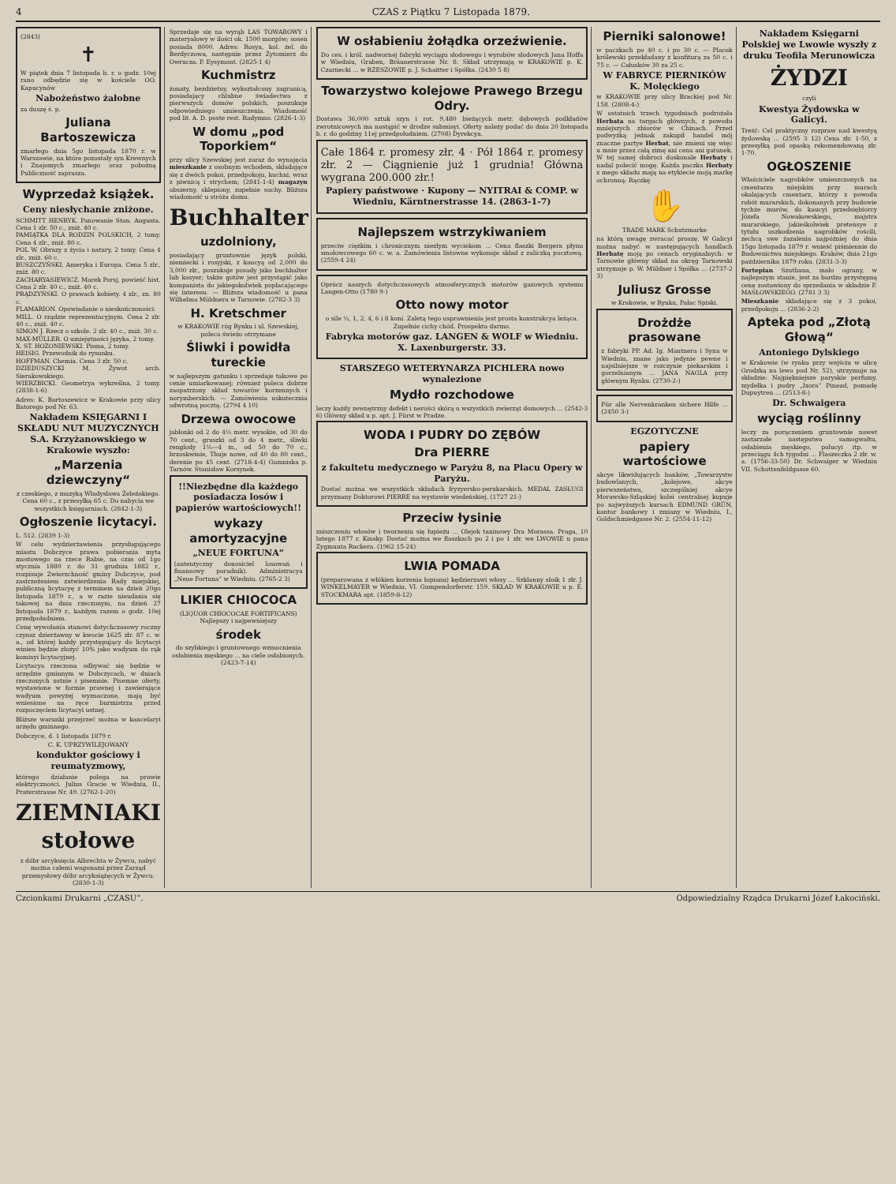4 CZAS z Piątku 7 Listopada 1879.
(2843)
✝
W piątek dnia 7 listopada b. r. o godz. 10ej rano odbędzie się w kościele OO. Kapucynów
Nabożeństwo żałobne
za duszę ś. p.
Juliana Bartoszewicza
zmarłego dnia 5go listopada 1870 r. w Warszawie, na które pozostały syn Krewnych i Znajomych zmarłego oraz pobożną Publiczność zaprasza.
Wyprzedaż książek.
Ceny niesłychanie zniżone.
SCHMITT HENRYK. Panowanie Stan. Augusta. Cena 1 zlr. 50 c., zniż. 40 c.
PAMIĄTKA DLA RODZIN POLSKICH, 2 tomy. Cena 4 zlr., zniż. 80 c.
POL W. Obrazy z życia i natury, 2 tomy. Cena 4 zlr., zniż. 60 c.
BUSZCZYŃSKI. Ameryka i Europa. Cena 5 zlr., zniż. 80 c.
ZACHARYASIEWICZ. Marek Porsj, powieść hist. Cena 2 zlr. 40 c., zniż. 40 c.
PRĄDZYŃSKI. O prawach kobiety. 4 zlr., zn. 80 c.
FLAMARION. Opowiadanie o nieskończoności.
MILL. O rządzie reprezentacyjnym. Cena 2 zlr. 40 c., zniż. 40 c.
SIMON J. Rzecz o szkole. 2 zlr. 40 c., zniż. 30 c.
MAX-MÜLLER. O umiejętności języka, 2 tomy.
X. ST. HOZONIEWSKI. Pisma, 2 tomy.
HEISIG. Przewodnik do rysunku.
HOFFMAN. Chemia. Cena 3 zlr. 50 c.
DZIEDUSZYCKI M. Żywot arcb. Sierakowskiego.
WIERZBICKI. Geometrya wykreślna, 2 tomy. (2838-1-6)
Adres: K. Bartoszewicz w Krakowie przy ulicy Batorego pod Nr. 63.
Nakładem KSIĘGARNI I SKŁADU NUT MUZYCZNYCH S.A. Krzyżanowskiego w Krakowie wyszło:
„Marzenia dziewczyny“
z czeskiego, z muzyką Władysława Żeleńskiego. Cena 60 c., z przesyłką 65 c. Do nabycia we wszystkich księgarniach. (2842-1-3)
Ogłoszenie licytacyi.
L. 512. (2839 1-3)
W celu wydzierżawienia przysługującego miastu Dobczyce prawa pobierania myta mostowego na rzece Rabie, na czas od 1go stycznia 1880 r. do 31 grudnia 1882 r., rozpisuje Zwierzchność gminy Dobczyce, pod zastrzeżeniem zatwierdzenia Rady miejskiej, publiczną licytacyę z terminem na dzień 20go listopada 1879 r., a w razie nieudania się takowej na dniu rzeczonym, na dzień 27 listopada 1879 r., każdym razem o godz. 10ej przedpołudniem.
Cenę wywołania stanowi dotychczasowy roczny czynsz dzierżawny w kwocie 1625 złr. 87 c. w. a., od której każdy przystępujący do licytacyi winien będzie złożyć 10% jako wadyum do rąk komisyi licytacyjnej.
Licytacya rzeczona odbywać się będzie w urzędzie gminnym w Dobczycach, w dniach rzeczonych ustnie i pisemnie. Pisemne oferty, wystawione w formie prawnej i zawierające wadyum powyżej wyznaczone, mają być wniesione na ręce burmistrza przed rozpoczęciem licytacyi ustnej.
Bliższe warunki przejrzeć można w kancelaryi urzędu gminnego.
Dobczyce, d. 1 listopada 1879 r.
C. K. UPRZYWILEJOWANY
konduktor gościowy i reumatyzmowy,
którego działanie polega na prawie elektryczności. Julius Gracie w Wiedniu, II., Praterstrasse Nr. 49. (2762-1-20)
ZIEMNIAKI stołowe
z dóbr arcyksięcia Albrechta w Żywcu, nabyć można całemi wagonami przez Zarząd przemysłowy dóbr arcyksiążęcych w Żywcu. (2830-1-3)
Sprzedaje się na wyrąb LAS TOWAROWY i materyałowy w ilości ok. 1500 morgów; sosen posiada 8000. Adres: Rosya, kol. żel. do Berdyczowa, następnie przez Żytomierz do Owrucza. P. Eysymont. (2825-1 4)
Kuchmistrz
żonaty, bezdzietny, wykształcony zagranicą, posiadający chlubne świadectwa z pierwszych domów polskich, poszukuje odpowiedniego umieszczenia. Wiadomość pod lit. A. D. poste rest. Radymno. (2826-1-3)
W domu „pod Toporkiem“
przy ulicy Szewskiej jest zaraz do wynajęcia mieszkanie z osobnym wchodem, składające się z dwóch pokoi, przedpokoju, kuchni, wraz z piwnicą i strychem; (2841-1-4) magazyn obszerny, sklepiony, zupełnie suchy. Bliższa wiadomość u stróża domu.
Buchhalter
uzdolniony,
posiadający gruntownie język polski, niemiecki i rosyjski, z kaucyą od 2,000 do 3,000 złr., poszukuje posady jako buchhalter lub kasyer; także gotów jest przystąpić jako kompanista do jakiegokolwiek popłacającego się interesu. — Bliższa wiadomość u pana Wilhelma Müldnera w Tarnowie. (2782-3 3)
H. Kretschmer
w KRAKOWIE róg Rynku i ul. Szewskiej, poleca świeżo otrzymane
Śliwki i powidła tureckie
w najlepszym gatunku i sprzedaje takowe po cenie umiarkowanej; również poleca dobrze zaopatrzony skład towarów korzennych i norymberskich. — Zamówienia uskutecznia odwrotną pocztą. (2794 4 10)
Drzewa owocowe
jabłonki od 2 do 4½ metr. wysokie, od 30 do 70 cent., gruszki od 3 do 4 metr., śliwki renglody 1½—4 m., od 50 do 70 c., brzoskwinie, Thuje nowe, od 40 do 80 cent., derenie po 45 cent. (2718-4-4) Gumniska p. Tarnów. Stanisław Korsynek.
!!Niezbędne dla każdego posiadacza losów i papierów wartościowych!!
wykazy amortyzacyjne
„NEUE FORTUNA“
(autentyczny donosiciel losowań i finansowy poradnik). Administracya „Neue Fortuna“ w Wiedniu. (2765-2 3)
LIKIER CHIOCOCA
(LIQUOR CHIOCOCAE FORTIFICANS) Najlepszy i najpewniejszy
środek
do szybkiego i gruntownego wzmocnienia osłabienia męskiego ... na ciele osłabionych. (2423-7-14)
W osłabieniu żołądka orzeźwienie.
Do ces. i król. nadwornej fabryki wyciągu słodowego i wyrobów słodowych Jana Hoffa w Wiedniu, Graben, Bräunerstrasse Nr. 8. Skład utrzymują w KRAKOWIE p. K. Czarnecki ... w RZESZOWIE p. J. Schaitter i Spółka. (2430 5 8)
Towarzystwo kolejowe Prawego Brzegu Odry.
Dostawa 36,000 sztuk szyn i rot. 9,480 bieżących metr. dębowych podkładów zwrotnicowych ma nastąpić w drodze submisyi. Oferty należy podać do dnia 20 listopada b. r. do godziny 11ej przedpołudniem. (2708) Dyrekcya.
Całe 1864 r. promesy złr. 4 · Pół 1864 r. promesy złr. 2 — Ciągnienie już 1 grudnia! Główna wygrana 200.000 złr.!
Papiery państwowe · Kupony — NYITRAI & COMP. w Wiedniu, Kärntnerstrasse 14. (2863-1-7)
Najlepszem wstrzykiwaniem
przeciw ciężkim i chronicznym niezłym wyciekom ... Cena flaszki Bergera płynu smołowcowego 60 c. w. a. Zamówienia listowne wykonuje skład z zaliczką pocztową. (2559-4 24)
Oprócz naszych dotychczasowych atmosferycznych motorów gazowych systemu Langen-Otto (1780 9-)
Otto nowy motor
o sile ½, 1, 2, 4, 6 i 8 koni. Zaletą tego usprawnienia jest prosta konstrukcya leżąca. Zupełnie cichy chód. Prospekta darmo.
Fabryka motorów gaz. LANGEN & WOLF w Wiedniu. X. Laxenburgerstr. 33.
STARSZEGO WETERYNARZA PICHLERA nowo wynalezione
Mydło rozchodowe
leczy każdy zewnętrzny defekt i nerości skórą u wszystkich zwierząt domowych ... (2542-3 6) Główny skład u p. apt. J. Fürst w Pradze.
WODA I PUDRY DO ZĘBÓW
Dra PIERRE
z fakultetu medycznego w Paryżu 8, na Placu Opery w Paryżu.
Dostać można we wszystkich składach fryzyersko-perukarskich. MEDAL ZASŁUGI przyznany Doktorowi PIERRE na wystawie wiedeńskiej. (1727 21-)
Przeciw łysinie
zniszczeniu włosów i tworzeniu się łupieżu ... Olejek taninowy Dra Morassa. Praga, 10 lutego 1877 r. Kinsky. Dostać można we flaszkach po 2 i po 1 złr. we LWOWIE u pana Zygmunta Ruckera. (1962 15-24)
LWIA POMADA
(preparowana z włókien korzenia łopianu) kędzierzawi włosy ... Szklanny słoik 1 złr. J. WINKELMAYER w Wiedniu, VI. Gumpendorferstr. 159. SKŁAD W KRAKOWIE u p. E. STOCKMARA apt. (1859-8-12)
Pierniki salonowe!
w paczkach po 40 c. i po 30 c. — Placek królewski przekładany z konfiturą za 50 c. i 75 c. — Całusków 30 za 25 c.
W FABRYCE PIERNIKÓW K. Molęckiego
w KRAKOWIE przy ulicy Brackiej pod Nr. 158. (2808-4-)
W ostatnich trzech tygodniach podrożała Herbata na targach głównych, z powodu mniejszych zbiorów w Chinach. Przed podwyżką jednak zakupił handel mój znaczne partye Herbat, nie zmieni się więc u mnie przez całą zimę ani cena ani gatunek. W tej samej dobroci doskonale Herbaty i nadal polecić mogę. Każda paczka Herbaty z mego składu mają na etykiecie moją markę ochronną: Rączkę
✋
TRADE MARK Schutzmarke
na którą uwagę zwracać proszę. W Galicyi można nabyć w następujących handlach Herbatę moją po cenach oryginalnych: w Tarnowie główny skład na okręg Tarnowski utrzymuje p. W. Müldner i Spółka ... (2737-2 3)
Juliusz Grosse
w Krakowie, w Rynku, Pałac Spiski.
Drożdże prasowane
z fabryki PP. Ad. Ig. Mautnera i Syna w Wiedniu, znane jako jedynie pewne i najsilniejsze w rozczynie piekarskim i gorzelnianym ... JANA NAGLA przy głównym Rynku. (2730-2-)
Für alle Nervenkranken sichere Hilfe ... (2450 3-)
EGZOTYCZNE
papiery wartościowe
akcye likwidujących banków, „Towarzystw budowlanych, „kolejowe, akcye pierwszeństwa, szczególniej akcye Morawsko-Szląskiej kolei centralnej kupuje po najwyższych kursach EDMUND GRÜN, kantor bankowy i zmiany w Wiedniu, I., Goldschmiedgasse Nr. 2. (2554-11-12)
Nakładem Księgarni Polskiej we Lwowie wyszły z druku Teofila Merunowicza
ŻYDZI
czyli
Kwestya Żydowska w Galicyi.
Treść: Cel praktyczny rozpraw nad kwestyą żydowską ... (2595 3 12) Cena złr. 1·50, z przesyłką pod opaską rekomendowaną złr. 1·70.
OGŁOSZENIE
Właściciele nagrobków umieszczonych na cmentarzu miejskim przy murach okalających cmentarz, którzy z powodu robót murarskich, dokonanych przy budowie tychże murów, do kaucyi przedsiębiorcy Józefa Nowakowskiego, majstra murarskiego, jakieśkolwiek pretensye z tytułu uszkodzenia nagrobków rościli, zechcą swe żazalenia najpóźniej do dnia 15go listopada 1879 r. wnieść piśmiennie do Budownictwa miejskiego. Kraków, dnia 21go października 1879 roku. (2831-3-3)
Fortepian Szuthana, mało ograny, w najlepszym stanie, jest za bardzo przystępną cenę zostawiony do sprzedania w składzie F. MASŁOWSKIEGO. (2781 3 3)
Mieszkanie składające się z 3 pokoi, przedpokoju ... (2836-2-2)
Apteka pod „Złotą Głową“
Antoniego Dylskiego
w Krakowie (w rynku przy wejściu w ulicę Grodzką na lewo pod Nr. 52), utrzymuje na składzie: Najpiękniejsze paryskie perfumy, mydełka i pudry „Ixora“ Pinaud, pomadę Dupuytren ... (2513-8-)
Dr. Schwaigera
wyciąg roślinny
leczy za porączeniem gruntownie nawet zastarzałe następstwa samogwałtu, osłabienia męskiego, polucyi itp. w przeciągu 4ch tygodni ... Flaszeczka 2 złr. w. a. (1756-33-50) Dr. Schwaiger w Wiedniu VII. Schottenfeldgasse 60.
Czcionkami Drukarni „CZASU“. Odpowiedzialny Rządca Drukarni Józef Łakociński.